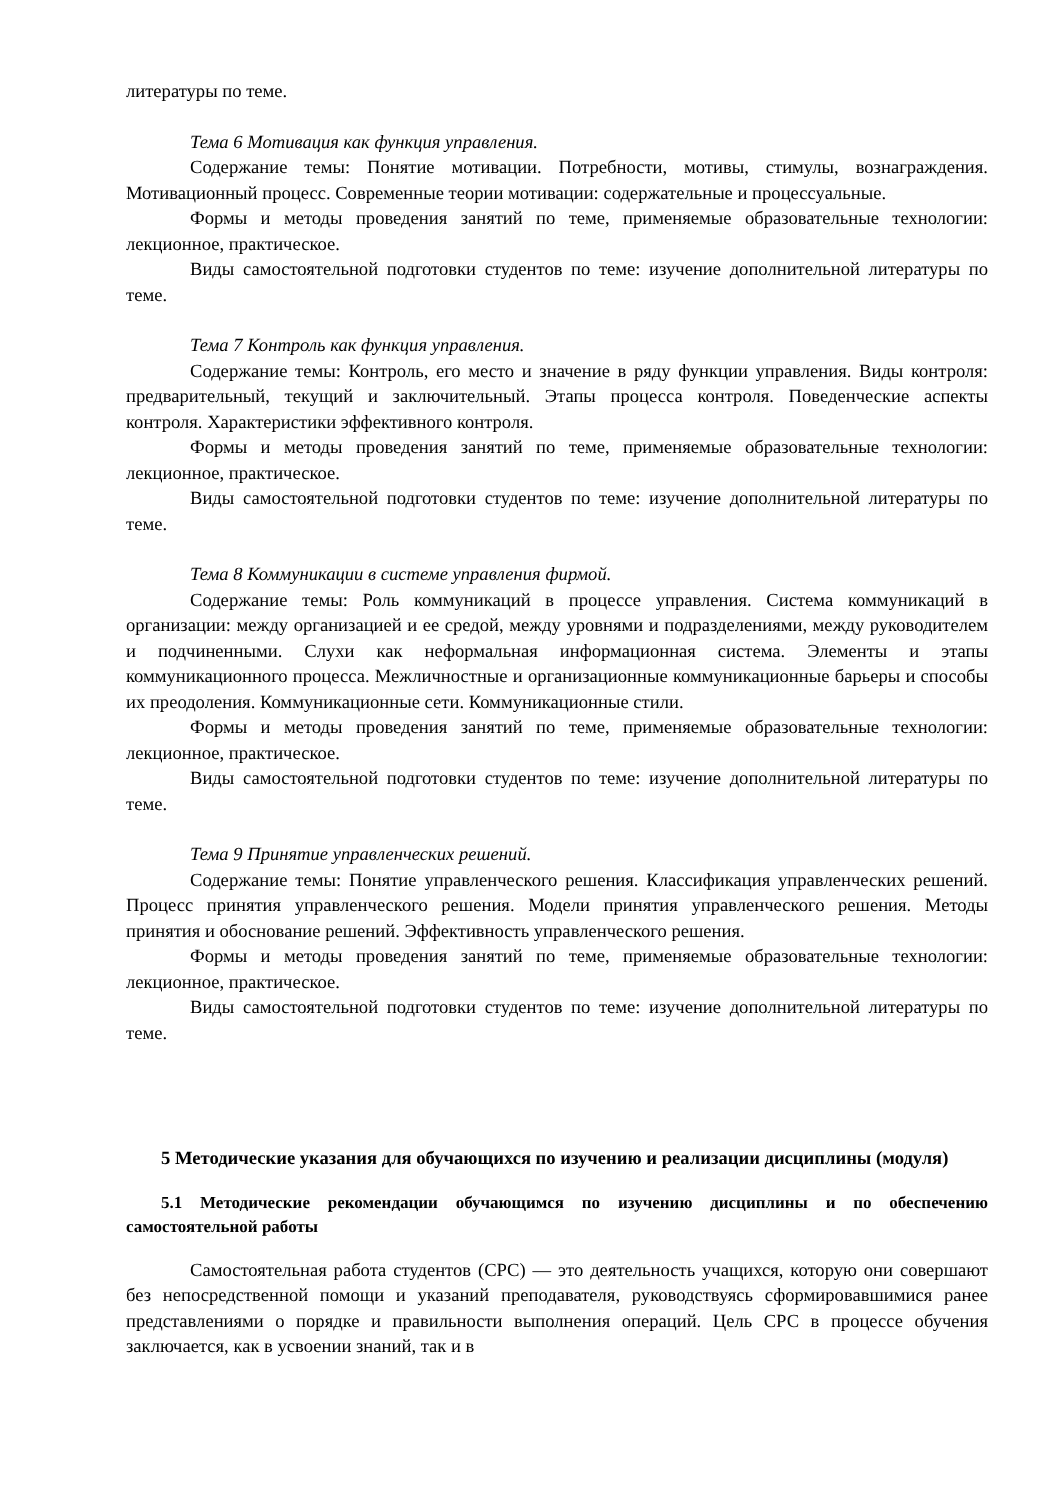литературы по теме.
Тема 6 Мотивация как функция управления.
Содержание темы: Понятие мотивации. Потребности, мотивы, стимулы, вознаграждения. Мотивационный процесс. Современные теории мотивации: содержательные и процессуальные.
Формы и методы проведения занятий по теме, применяемые образовательные технологии: лекционное, практическое.
Виды самостоятельной подготовки студентов по теме: изучение дополнительной литературы по теме.
Тема 7 Контроль как функция управления.
Содержание темы: Контроль, его место и значение в ряду функции управления. Виды контроля: предварительный, текущий и заключительный. Этапы процесса контроля. Поведенческие аспекты контроля. Характеристики эффективного контроля.
Формы и методы проведения занятий по теме, применяемые образовательные технологии: лекционное, практическое.
Виды самостоятельной подготовки студентов по теме: изучение дополнительной литературы по теме.
Тема 8 Коммуникации в системе управления фирмой.
Содержание темы: Роль коммуникаций в процессе управления. Система коммуникаций в организации: между организацией и ее средой, между уровнями и подразделениями, между руководителем и подчиненными. Слухи как неформальная информационная система. Элементы и этапы коммуникационного процесса. Межличностные и организационные коммуникационные барьеры и способы их преодоления. Коммуникационные сети. Коммуникационные стили.
Формы и методы проведения занятий по теме, применяемые образовательные технологии: лекционное, практическое.
Виды самостоятельной подготовки студентов по теме: изучение дополнительной литературы по теме.
Тема 9 Принятие управленческих решений.
Содержание темы: Понятие управленческого решения. Классификация управленческих решений. Процесс принятия управленческого решения. Модели принятия управленческого решения. Методы принятия и обоснование решений. Эффективность управленческого решения.
Формы и методы проведения занятий по теме, применяемые образовательные технологии: лекционное, практическое.
Виды самостоятельной подготовки студентов по теме: изучение дополнительной литературы по теме.
5 Методические указания для обучающихся по изучению и реализации дисциплины (модуля)
5.1 Методические рекомендации обучающимся по изучению дисциплины и по обеспечению самостоятельной работы
Самостоятельная работа студентов (СРС) — это деятельность учащихся, которую они совершают без непосредственной помощи и указаний преподавателя, руководствуясь сформировавшимися ранее представлениями о порядке и правильности выполнения операций. Цель СРС в процессе обучения заключается, как в усвоении знаний, так и в